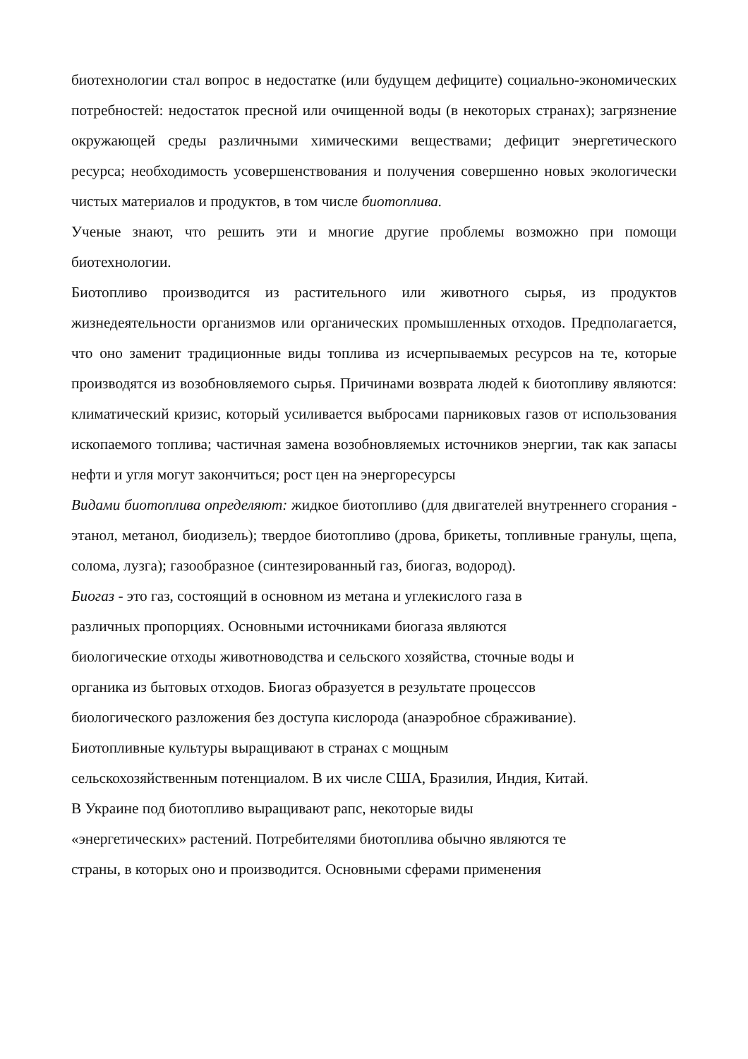биотехнологии стал вопрос в недостатке (или будущем дефиците) социально-экономических потребностей: недостаток пресной или очищенной воды (в некоторых странах); загрязнение окружающей среды различными химическими веществами; дефицит энергетического ресурса; необходимость усовершенствования и получения совершенно новых экологически чистых материалов и продуктов, в том числе биотоплива.
Ученые знают, что решить эти и многие другие проблемы возможно при помощи биотехнологии.
Биотопливо производится из растительного или животного сырья, из продуктов жизнедеятельности организмов или органических промышленных отходов. Предполагается, что оно заменит традиционные виды топлива из исчерпываемых ресурсов на те, которые производятся из возобновляемого сырья. Причинами возврата людей к биотопливу являются: климатический кризис, который усиливается выбросами парниковых газов от использования ископаемого топлива; частичная замена возобновляемых источников энергии, так как запасы нефти и угля могут закончиться; рост цен на энергоресурсы
Видами биотоплива определяют: жидкое биотопливо (для двигателей внутреннего сгорания - этанол, метанол, биодизель); твердое биотопливо (дрова, брикеты, топливные гранулы, щепа, солома, лузга); газообразное (синтезированный газ, биогаз, водород).
Биогаз - это газ, состоящий в основном из метана и углекислого газа в
различных пропорциях. Основными источниками биогаза являются
биологические отходы животноводства и сельского хозяйства, сточные воды и
органика из бытовых отходов. Биогаз образуется в результате процессов
биологического разложения без доступа кислорода (анаэробное сбраживание).
Биотопливные культуры выращивают в странах с мощным
сельскохозяйственным потенциалом. В их числе США, Бразилия, Индия, Китай.
В Украине под биотопливо выращивают рапс, некоторые виды
«энергетических» растений. Потребителями биотоплива обычно являются те
страны, в которых оно и производится. Основными сферами применения